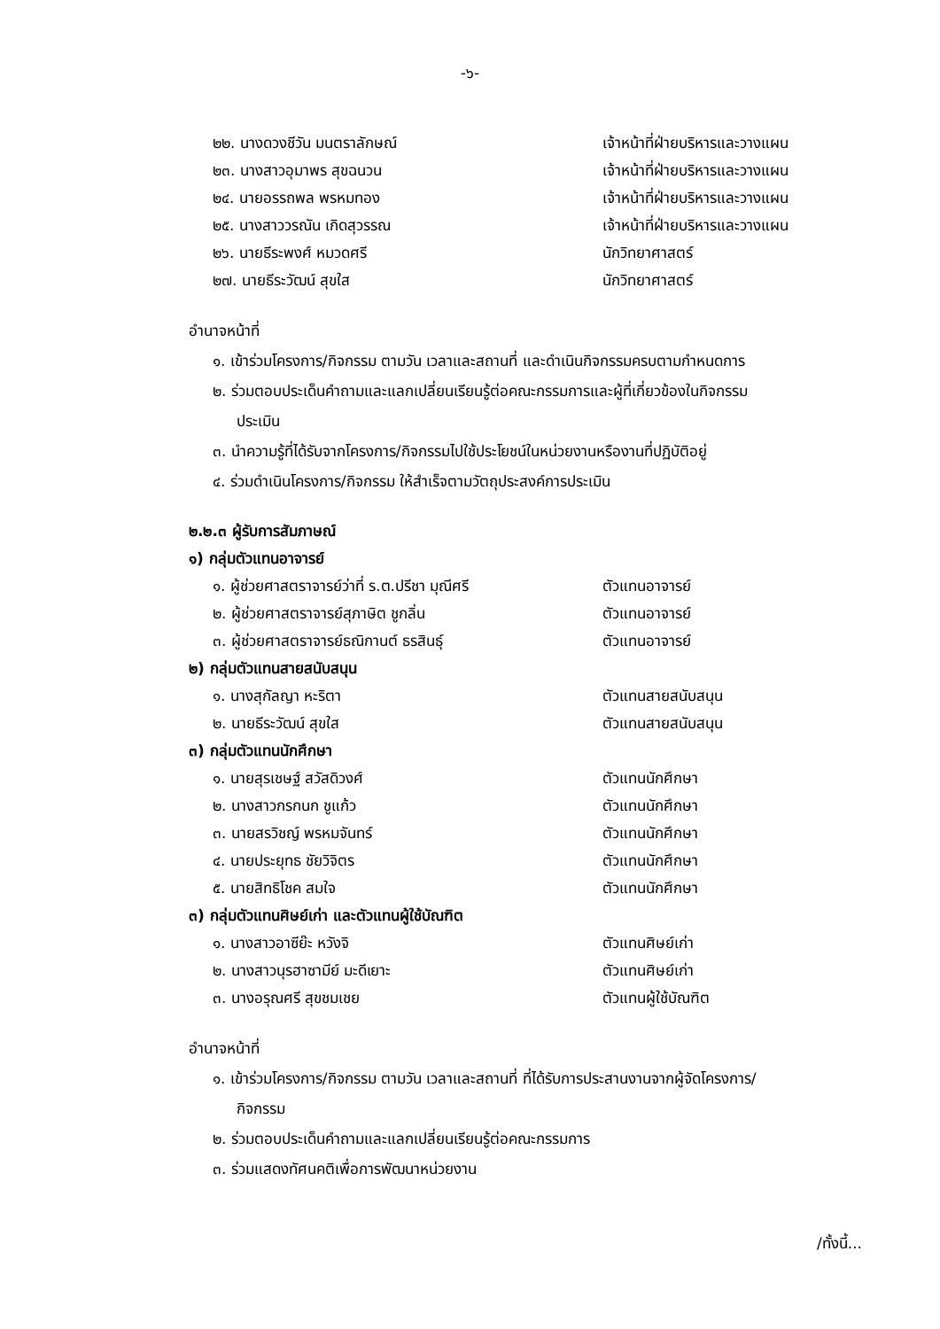-๖-
๒๒. นางดวงชีวัน มนตราลักษณ์ เจ้าหน้าที่ฝ่ายบริหารและวางแผน
๒๓. นางสาวอุมาพร สุขฉนวน เจ้าหน้าที่ฝ่ายบริหารและวางแผน
๒๔. นายอรรถพล พรหมทอง เจ้าหน้าที่ฝ่ายบริหารและวางแผน
๒๕. นางสาววรณัน เกิดสุวรรณ เจ้าหน้าที่ฝ่ายบริหารและวางแผน
๒๖. นายธีระพงศ์ หมวดศรี นักวิทยาศาสตร์
๒๗. นายธีระวัฒน์ สุขใส นักวิทยาศาสตร์
อำนาจหน้าที่
๑. เข้าร่วมโครงการ/กิจกรรม ตามวัน เวลาและสถานที่ และดำเนินกิจกรรมครบตามกำหนดการ
๒. ร่วมตอบประเด็นคำถามและแลกเปลี่ยนเรียนรู้ต่อคณะกรรมการและผู้ที่เกี่ยวข้องในกิจกรรม
ประเมิน
๓. นำความรู้ที่ได้รับจากโครงการ/กิจกรรมไปใช้ประโยชน์ในหน่วยงานหรืองานที่ปฏิบัติอยู่
๔. ร่วมดำเนินโครงการ/กิจกรรม ให้สำเร็จตามวัตถุประสงค์การประเมิน
๒.๒.๓ ผู้รับการสัมภาษณ์
๑) กลุ่มตัวแทนอาจารย์
๑. ผู้ช่วยศาสตราจารย์ว่าที่ ร.ต.ปรีชา มุณีศรี ตัวแทนอาจารย์
๒. ผู้ช่วยศาสตราจารย์สุภาษิต ชูกลิ่น ตัวแทนอาจารย์
๓. ผู้ช่วยศาสตราจารย์ธณิกานต์ ธรสินธุ์ ตัวแทนอาจารย์
๒) กลุ่มตัวแทนสายสนับสนุน
๑. นางสุกัลญา หะริตา ตัวแทนสายสนับสนุน
๒. นายธีระวัฒน์ สุขใส ตัวแทนสายสนับสนุน
๓) กลุ่มตัวแทนนักศึกษา
๑. นายสุรเชษฐ์ สวัสดิวงศ์ ตัวแทนนักศึกษา
๒. นางสาวกรกนก ชูแก้ว ตัวแทนนักศึกษา
๓. นายสรวิชญ์ พรหมจันทร์ ตัวแทนนักศึกษา
๔. นายประยุทธ ชัยวิจิตร ตัวแทนนักศึกษา
๕. นายสิทธิโชค สมใจ ตัวแทนนักศึกษา
๓) กลุ่มตัวแทนศิษย์เก่า และตัวแทนผู้ใช้บัณฑิต
๑. นางสาวอาซีย๊ะ หวังจิ ตัวแทนศิษย์เก่า
๒. นางสาวนุรฮาซามีย์ มะดีเยาะ ตัวแทนศิษย์เก่า
๓. นางอรุณศรี สุขชมเชย ตัวแทนผู้ใช้บัณฑิต
อำนาจหน้าที่
๑. เข้าร่วมโครงการ/กิจกรรม ตามวัน เวลาและสถานที่ ที่ได้รับการประสานงานจากผู้จัดโครงการ/
กิจกรรม
๒. ร่วมตอบประเด็นคำถามและแลกเปลี่ยนเรียนรู้ต่อคณะกรรมการ
๓. ร่วมแสดงทัศนคติเพื่อการพัฒนาหน่วยงาน
/ทั้งนี้...